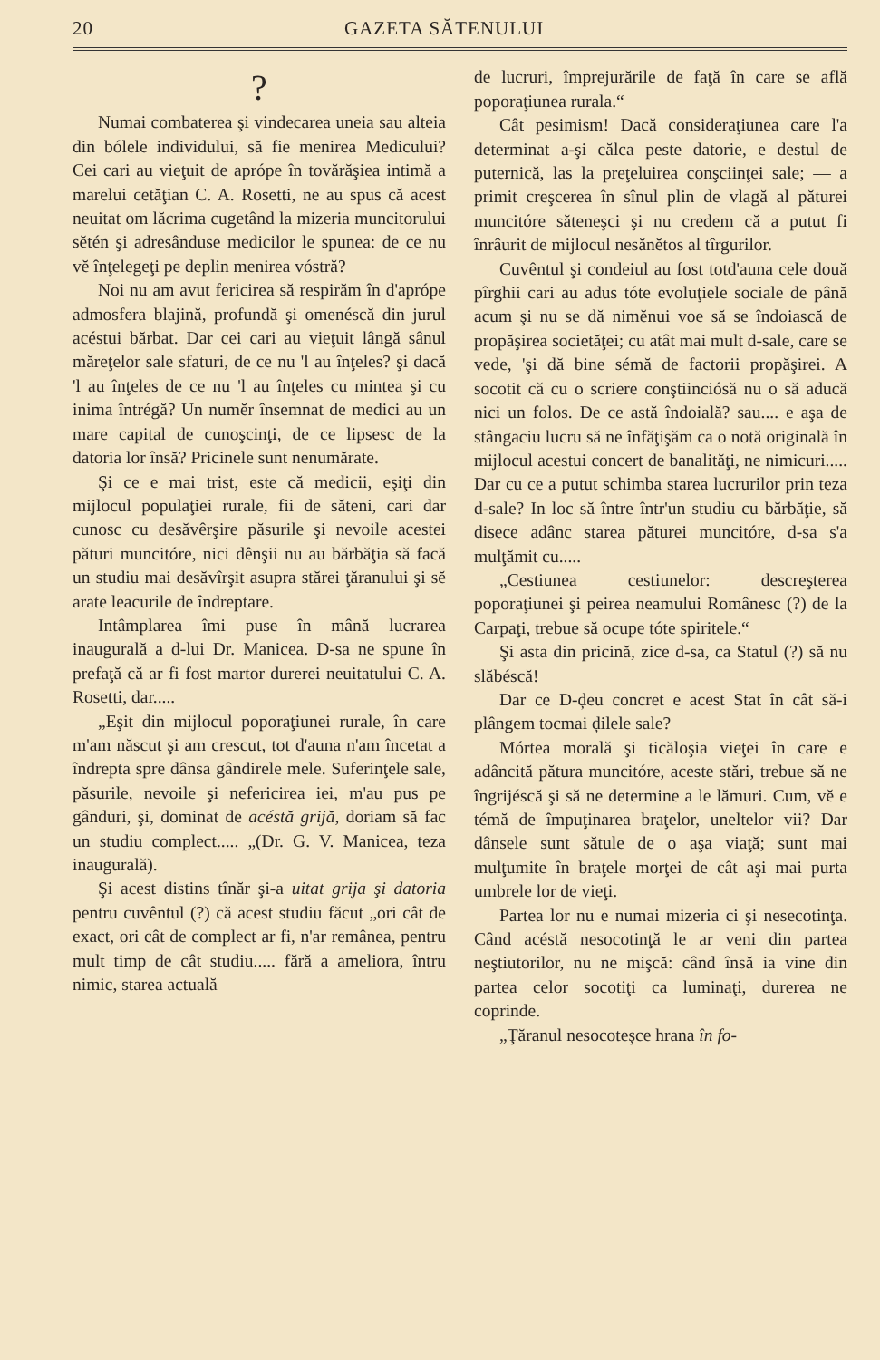20 GAZETA SĂTENULUI
?
Numai combaterea şi vindecarea uneia sau alteia din bólele individului, să fie menirea Medicului? Cei cari au vieţuit de aprópe în tovărăşiea intimă a marelui cetăţian C. A. Rosetti, ne au spus că acest neuitat om lăcrima cugetând la mizeria muncitorului sĕtén şi adresânduse medicilor le spunea: de ce nu vĕ înţelegeţi pe deplin menirea vóstră?
Noi nu am avut fericirea să respirăm în d'aprópe admosfera blajină, profundă şi omenéscă din jurul acéstui bărbat. Dar cei cari au vieţuit lângă sânul măreţelor sale sfaturi, de ce nu 'l au înţeles? şi dacă 'l au înţeles de ce nu 'l au înţeles cu mintea şi cu inima întrégă? Un numĕr însemnat de medici au un mare capital de cunoşcinţi, de ce lipsesc de la datoria lor însă? Pricinele sunt nenumărate.
Şi ce e mai trist, este că medicii, eşiţi din mijlocul populaţiei rurale, fii de săteni, cari dar cunosc cu desăvêrşire păsurile şi nevoile acestei pături muncitóre, nici dênşii nu au bărbăţia să facă un studiu mai desăvîrşit asupra stărei ţăranului şi sĕ arate leacurile de îndreptare.
Intâmplarea îmi puse în mână lucrarea inaugurală a d-lui Dr. Manicea. D-sa ne spune în prefaţă că ar fi fost martor durerei neuitatului C. A. Rosetti, dar.....
„Eşit din mijlocul poporaţiunei rurale, în care m'am născut şi am crescut, tot d'auna n'am încetat a îndrepta spre dânsa gândirele mele. Suferinţele sale, păsurile, nevoile şi nefericirea iei, m'au pus pe gânduri, şi, dominat de acéstă grijă, doriam să fac un studiu complect..... „(Dr. G. V. Manicea, teza inaugurală).
Şi acest distins tînăr şi-a uitat grija şi datoria pentru cuvêntul (?) că acest studiu făcut „ori cât de exact, ori cât de complect ar fi, n'ar remânea, pentru mult timp de cât studiu..... fără a ameliora, întru nimic, starea actuală
de lucruri, împrejurările de faţă în care se află poporaţiunea rurala.“
Cât pesimism! Dacă consideraţiunea care l'a determinat a-şi călca peste datorie, e destul de puternică, las la preţeluirea conşciinţei sale; — a primit creşcerea în sînul plin de vlagă al păturei muncitóre săteneşci şi nu credem că a putut fi înrâurit de mijlocul nesănĕtos al tîrgurilor.
Cuvêntul şi condeiul au fost totd'auna cele două pîrghii cari au adus tóte evoluţiele sociale de până acum şi nu se dă nimĕnui voe să se îndoiască de propăşirea societăţei; cu atât mai mult d-sale, care se vede, 'şi dă bine sémă de factorii propăşirei. A socotit că cu o scriere conştiinciósă nu o să aducă nici un folos. De ce astă îndoială? sau.... e aşa de stângaciu lucru să ne înfăţişăm ca o notă originală în mijlocul acestui concert de banalităţi, ne nimicuri..... Dar cu ce a putut schimba starea lucrurilor prin teza d-sale? In loc să între într'un studiu cu bărbăţie, să disece adânc starea păturei muncitóre, d-sa s'a mulţămit cu.....
„Cestiunea cestiunelor: descreşterea poporaţiunei şi peirea neamului Românesc (?) de la Carpaţi, trebue să ocupe tóte spiritele.“
Şi asta din pricină, zice d-sa, ca Statul (?) să nu slăbéscă!
Dar ce D-ḑeu concret e acest Stat în cât să-i plângem tocmai ḑilele sale?
Mórtea morală şi ticăloşia vieţei în care e adâncită pătura muncitóre, aceste stări, trebue să ne îngrijéscă şi să ne determine a le lămuri. Cum, vĕ e témă de împuţinarea braţelor, uneltelor vii? Dar dânsele sunt sătule de o aşa viaţă; sunt mai mulţumite în braţele morţei de cât aşi mai purta umbrele lor de vieţi.
Partea lor nu e numai mizeria ci şi nesecotinţa. Când acéstă nesocotinţă le ar veni din partea neştiutorilor, nu ne mişcă: când însă ia vine din partea celor socotiţi ca luminaţi, durerea ne coprinde.
„Ţăranul nesocoteşce hrana în fo-